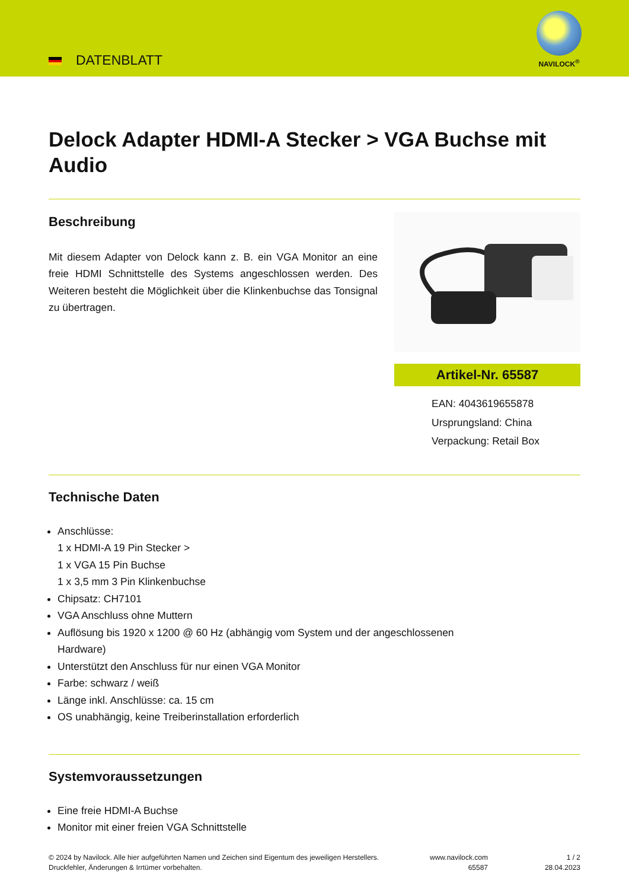DATENBLATT
NAVILOCK<sup>®</sup>
Delock Adapter HDMI-A Stecker > VGA Buchse mit Audio
Beschreibung
Mit diesem Adapter von Delock kann z. B. ein VGA Monitor an eine freie HDMI Schnittstelle des Systems angeschlossen werden. Des Weiteren besteht die Möglichkeit über die Klinkenbuchse das Tonsignal zu übertragen.
Artikel-Nr. 65587
EAN: 4043619655878
Ursprungsland: China
Verpackung: Retail Box
Technische Daten
Anschlüsse:
1 x HDMI-A 19 Pin Stecker >
1 x VGA 15 Pin Buchse
1 x 3,5 mm 3 Pin Klinkenbuchse
Chipsatz: CH7101
VGA Anschluss ohne Muttern
Auflösung bis 1920 x 1200 @ 60 Hz (abhängig vom System und der angeschlossenen
Hardware)
Unterstützt den Anschluss für nur einen VGA Monitor
Farbe: schwarz / weiß
Länge inkl. Anschlüsse: ca. 15 cm
OS unabhängig, keine Treiberinstallation erforderlich
Systemvoraussetzungen
Eine freie HDMI-A Buchse
Monitor mit einer freien VGA Schnittstelle
© 2024 by Navilock. Alle hier aufgeführten Namen und Zeichen sind Eigentum des jeweiligen Herstellers. Druckfehler, Änderungen & Irrtümer vorbehalten.
www.navilock.com
65587
1 / 2
28.04.2023